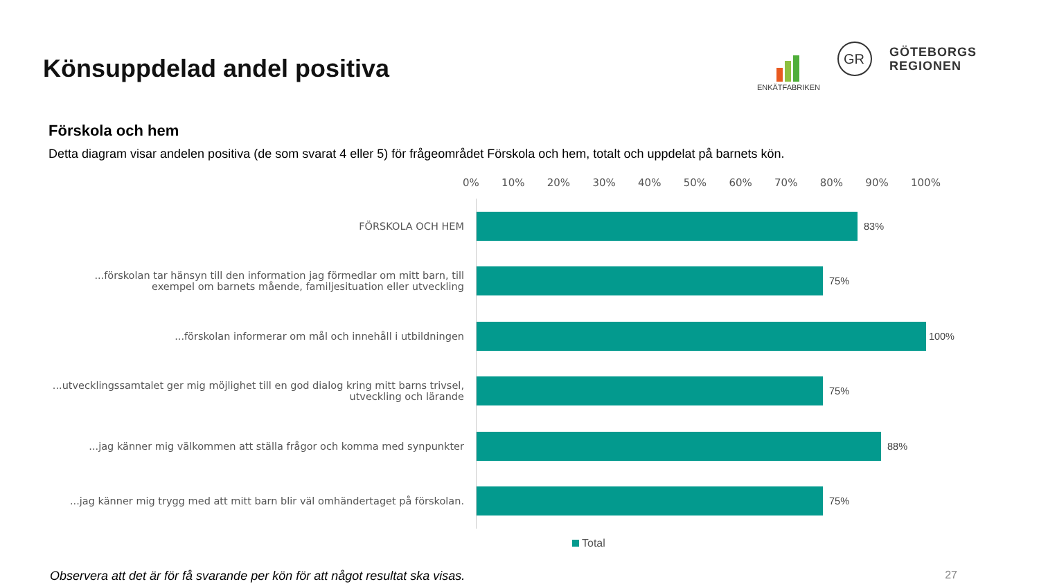Könsuppdelad andel positiva
ENKÄTFABRIKEN
GR
GÖTEBORGS
REGIONEN
Förskola och hem
Detta diagram visar andelen positiva (de som svarat 4 eller 5) för frågeområdet Förskola och hem, totalt och uppdelat på barnets kön.
0% 10% 20% 30% 40% 50% 60% 70% 80% 90% 100%
FÖRSKOLA OCH HEM
83%
...förskolan tar hänsyn till den information jag förmedlar om mitt barn, till exempel om barnets mående, familjesituation eller utveckling
75%
...förskolan informerar om mål och innehåll i utbildningen
100%
...utvecklingssamtalet ger mig möjlighet till en god dialog kring mitt barns trivsel, utveckling och lärande
75%
...jag känner mig välkommen att ställa frågor och komma med synpunkter
88%
...jag känner mig trygg med att mitt barn blir väl omhändertaget på förskolan.
75%
Total
Observera att det är för få svarande per kön för att något resultat ska visas. 27